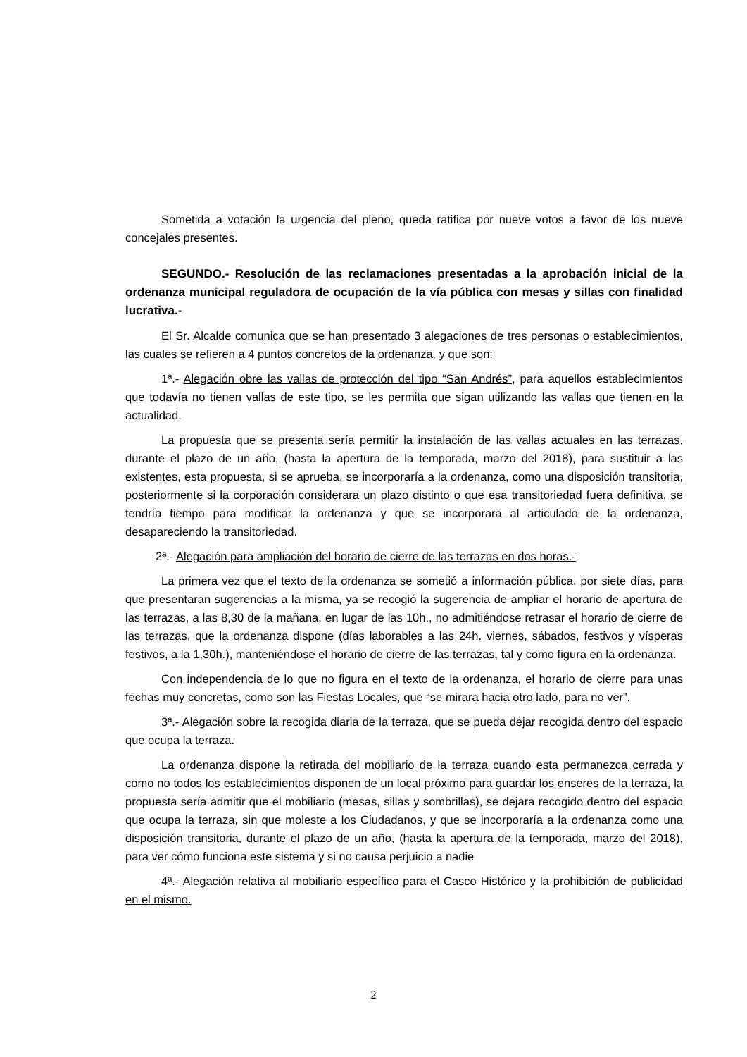Sometida a votación la urgencia del pleno, queda ratifica por nueve votos a favor de los nueve concejales presentes.
SEGUNDO.- Resolución de las reclamaciones presentadas a la aprobación inicial de la ordenanza municipal reguladora de ocupación de la vía pública con mesas y sillas con finalidad lucrativa.-
El Sr. Alcalde comunica que se han presentado 3 alegaciones de tres personas o establecimientos, las cuales se refieren a 4 puntos concretos de la ordenanza, y que son:
1ª.- Alegación obre las vallas de protección del tipo “San Andrés”, para aquellos establecimientos que todavía no tienen vallas de este tipo, se les permita que sigan utilizando las vallas que tienen en la actualidad.
La propuesta que se presenta sería permitir la instalación de las vallas actuales en las terrazas, durante el plazo de un año, (hasta la apertura de la temporada, marzo del 2018), para sustituir a las existentes, esta propuesta, si se aprueba, se incorporaría a la ordenanza, como una disposición transitoria, posteriormente si la corporación considerara un plazo distinto o que esa transitoriedad fuera definitiva, se tendría tiempo para modificar la ordenanza y que se incorporara al articulado de la ordenanza, desapareciendo la transitoriedad.
2ª.- Alegación para ampliación del horario de cierre de las terrazas en dos horas.-
La primera vez que el texto de la ordenanza se sometió a información pública, por siete días, para que presentaran sugerencias a la misma, ya se recogió la sugerencia de ampliar el horario de apertura de las terrazas, a las 8,30 de la mañana, en lugar de las 10h., no admitiéndose retrasar el horario de cierre de las terrazas, que la ordenanza dispone (días laborables a las 24h. viernes, sábados, festivos y vísperas festivos, a la 1,30h.), manteniéndose el horario de cierre de las terrazas, tal y como figura en la ordenanza.
Con independencia de lo que no figura en el texto de la ordenanza, el horario de cierre para unas fechas muy concretas, como son las Fiestas Locales, que “se mirara hacia otro lado, para no ver”.
3ª.- Alegación sobre la recogida diaria de la terraza, que se pueda dejar recogida dentro del espacio que ocupa la terraza.
La ordenanza dispone la retirada del mobiliario de la terraza cuando esta permanezca cerrada y como no todos los establecimientos disponen de un local próximo para guardar los enseres de la terraza, la propuesta sería admitir que el mobiliario (mesas, sillas y sombrillas), se dejara recogido dentro del espacio que ocupa la terraza, sin que moleste a los Ciudadanos, y que se incorporaría a la ordenanza como una disposición transitoria, durante el plazo de un año, (hasta la apertura de la temporada, marzo del 2018), para ver cómo funciona este sistema y si no causa perjuicio a nadie
4ª.- Alegación relativa al mobiliario específico para el Casco Histórico y la prohibición de publicidad en el mismo.
2